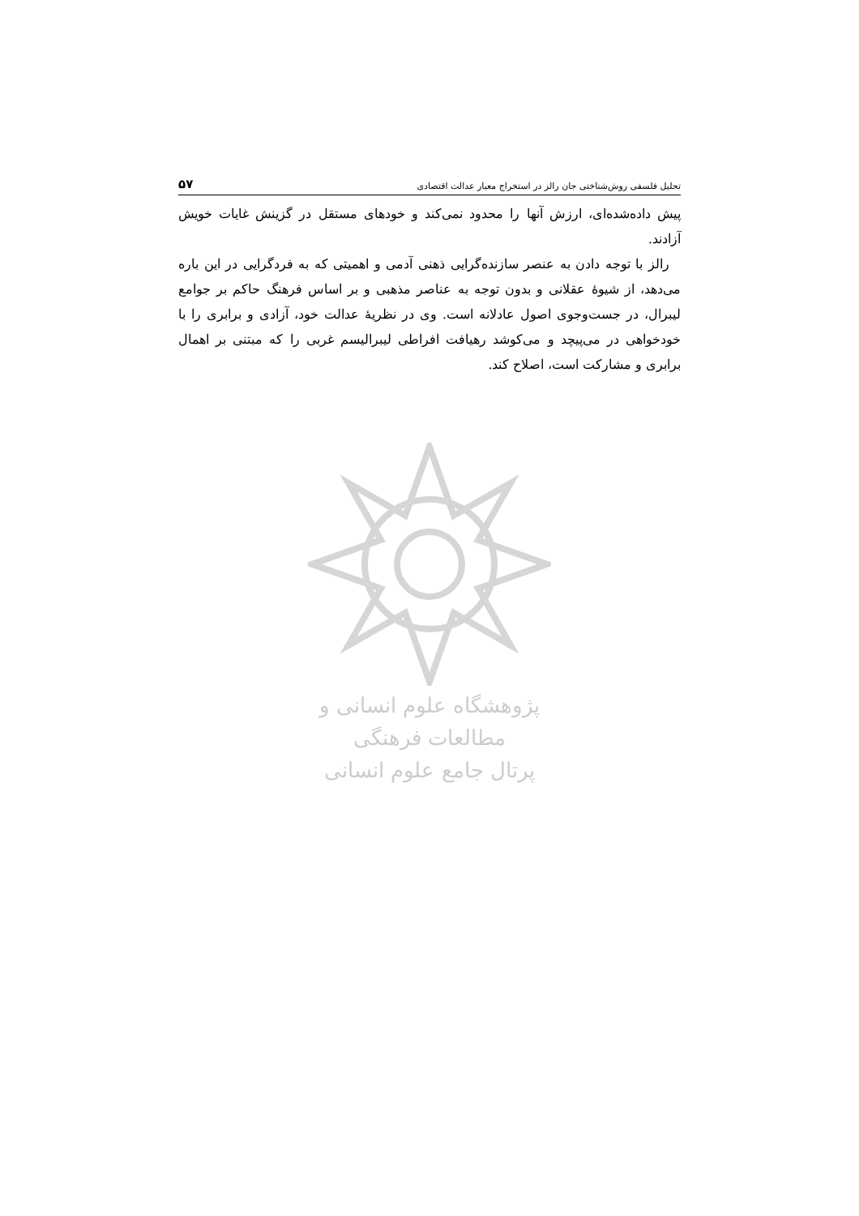تحلیل فلسفی روش‌شناختی جان رالز در استخراج معیار عدالت اقتصادی ۵۷
پیش داده‌شده‌ای، ارزش آنها را محدود نمی‌کند و خودهای مستقل در گزینش غایات خویش آزادند.
رالز با توجه دادن به عنصر سازنده‌گرایی ذهنی آدمی و اهمیتی که به فردگرایی در این باره می‌دهد، از شیوهٔ عقلانی و بدون توجه به عناصر مذهبی و بر اساس فرهنگ حاکم بر جوامع لیبرال، در جست‌وجوی اصول عادلانه است. وی در نظریهٔ عدالت خود، آزادی و برابری را با خودخواهی در می‌پیچد و می‌کوشد رهیافت افراطی لیبرالیسم غربی را که مبتنی بر اهمال برابری و مشارکت است، اصلاح کند.
پژوهشگاه علوم انسانی و مطالعات فرهنگی
پرتال جامع علوم انسانی